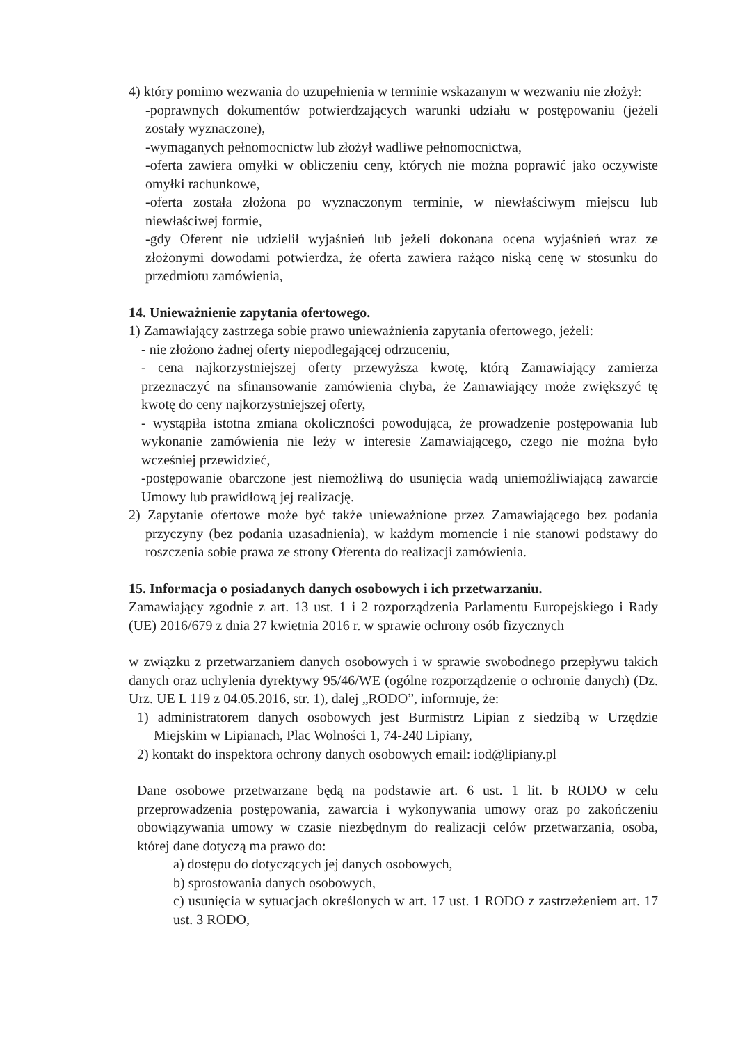4) który pomimo wezwania do uzupełnienia w terminie wskazanym w wezwaniu nie złożył:
-poprawnych dokumentów potwierdzających warunki udziału w postępowaniu (jeżeli zostały wyznaczone),
-wymaganych pełnomocnictw lub złożył wadliwe pełnomocnictwa,
-oferta zawiera omyłki w obliczeniu ceny, których nie można poprawić jako oczywiste omyłki rachunkowe,
-oferta została złożona po wyznaczonym terminie, w niewłaściwym miejscu lub niewłaściwej formie,
-gdy Oferent nie udzielił wyjaśnień lub jeżeli dokonana ocena wyjaśnień wraz ze złożonymi dowodami potwierdza, że oferta zawiera rażąco niską cenę w stosunku do przedmiotu zamówienia,
14. Unieważnienie zapytania ofertowego.
1) Zamawiający zastrzega sobie prawo unieważnienia zapytania ofertowego, jeżeli:
- nie złożono żadnej oferty niepodlegającej odrzuceniu,
- cena najkorzystniejszej oferty przewyższa kwotę, którą Zamawiający zamierza przeznaczyć na sfinansowanie zamówienia chyba, że Zamawiający może zwiększyć tę kwotę do ceny najkorzystniejszej oferty,
- wystąpiła istotna zmiana okoliczności powodująca, że prowadzenie postępowania lub wykonanie zamówienia nie leży w interesie Zamawiającego, czego nie można było wcześniej przewidzieć,
-postępowanie obarczone jest niemożliwą do usunięcia wadą uniemożliwiającą zawarcie Umowy lub prawidłową jej realizację.
2) Zapytanie ofertowe może być także unieważnione przez Zamawiającego bez podania przyczyny (bez podania uzasadnienia), w każdym momencie i nie stanowi podstawy do roszczenia sobie prawa ze strony Oferenta do realizacji zamówienia.
15. Informacja o posiadanych danych osobowych i ich przetwarzaniu.
Zamawiający zgodnie z art. 13 ust. 1 i 2 rozporządzenia Parlamentu Europejskiego i Rady (UE) 2016/679 z dnia 27 kwietnia 2016 r. w sprawie ochrony osób fizycznych
w związku z przetwarzaniem danych osobowych i w sprawie swobodnego przepływu takich danych oraz uchylenia dyrektywy 95/46/WE (ogólne rozporządzenie o ochronie danych) (Dz. Urz. UE L 119 z 04.05.2016, str. 1), dalej „RODO”, informuje, że:
1) administratorem danych osobowych jest Burmistrz Lipian z siedzibą w Urzędzie Miejskim w Lipianach, Plac Wolności 1, 74-240 Lipiany,
2) kontakt do inspektora ochrony danych osobowych email: iod@lipiany.pl
Dane osobowe przetwarzane będą na podstawie art. 6 ust. 1 lit. b RODO w celu przeprowadzenia postępowania, zawarcia i wykonywania umowy oraz po zakończeniu obowiązywania umowy w czasie niezbędnym do realizacji celów przetwarzania, osoba, której dane dotyczą ma prawo do:
a) dostępu do dotyczących jej danych osobowych,
b) sprostowania danych osobowych,
c) usunięcia w sytuacjach określonych w art. 17 ust. 1 RODO z zastrzeżeniem art. 17 ust. 3 RODO,